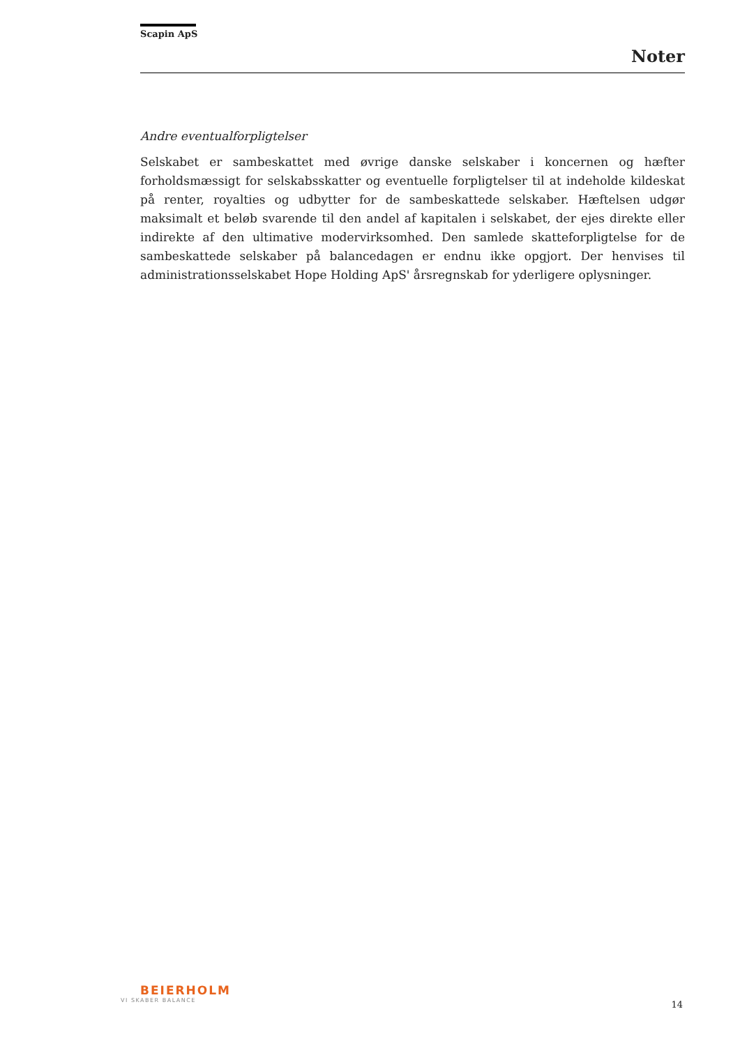Scapin ApS
Noter
Andre eventualforpligtelser
Selskabet er sambeskattet med øvrige danske selskaber i koncernen og hæfter forholdsmæssigt for selskabsskatter og eventuelle forpligtelser til at indeholde kildeskat på renter, royalties og udbytter for de sambeskattede selskaber. Hæftelsen udgør maksimalt et beløb svarende til den andel af kapitalen i selskabet, der ejes direkte eller indirekte af den ultimative modervirksomhed. Den samlede skatteforpligtelse for de sambeskattede selskaber på balancedagen er endnu ikke opgjort. Der henvises til administrationsselskabet Hope Holding ApS' årsregnskab for yderligere oplysninger.
BEIERHOLM
VI SKABER BALANCE
14